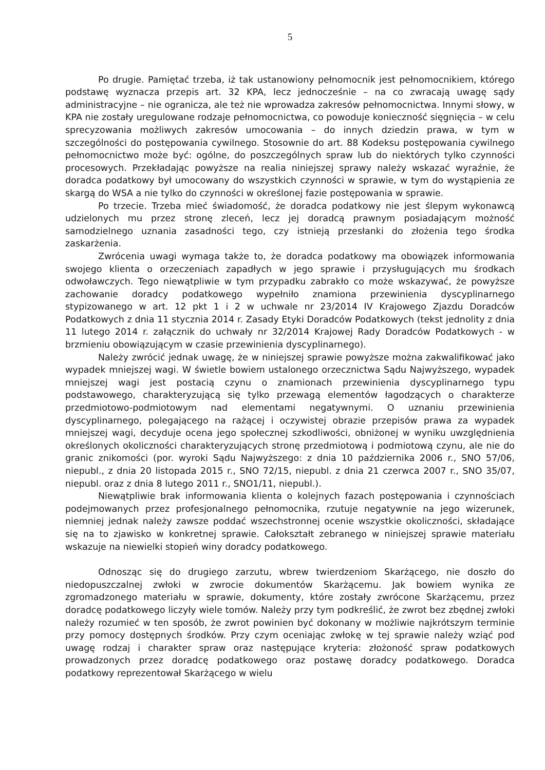5
Po drugie. Pamiętać trzeba, iż tak ustanowiony pełnomocnik jest pełnomocnikiem, którego podstawę wyznacza przepis art. 32 KPA, lecz jednocześnie – na co zwracają uwagę sądy administracyjne – nie ogranicza, ale też nie wprowadza zakresów pełnomocnictwa. Innymi słowy, w KPA nie zostały uregulowane rodzaje pełnomocnictwa, co powoduje konieczność sięgnięcia – w celu sprecyzowania możliwych zakresów umocowania – do innych dziedzin prawa, w tym w szczególności do postępowania cywilnego. Stosownie do art. 88 Kodeksu postępowania cywilnego pełnomocnictwo może być: ogólne, do poszczególnych spraw lub do niektórych tylko czynności procesowych. Przekładając powyższe na realia niniejszej sprawy należy wskazać wyraźnie, że doradca podatkowy był umocowany do wszystkich czynności w sprawie, w tym do wystąpienia ze skargą do WSA a nie tylko do czynności w określonej fazie postępowania w sprawie.
Po trzecie. Trzeba mieć świadomość, że doradca podatkowy nie jest ślepym wykonawcą udzielonych mu przez stronę zleceń, lecz jej doradcą prawnym posiadającym możność samodzielnego uznania zasadności tego, czy istnieją przesłanki do złożenia tego środka zaskarżenia.
Zwrócenia uwagi wymaga także to, że doradca podatkowy ma obowiązek informowania swojego klienta o orzeczeniach zapadłych w jego sprawie i przysługujących mu środkach odwoławczych. Tego niewątpliwie w tym przypadku zabrakło co może wskazywać, że powyższe zachowanie doradcy podatkowego wypełniło znamiona przewinienia dyscyplinarnego stypizowanego w art. 12 pkt 1 i 2 w uchwale nr 23/2014 IV Krajowego Zjazdu Doradców Podatkowych z dnia 11 stycznia 2014 r. Zasady Etyki Doradców Podatkowych (tekst jednolity z dnia 11 lutego 2014 r. załącznik do uchwały nr 32/2014 Krajowej Rady Doradców Podatkowych - w brzmieniu obowiązującym w czasie przewinienia dyscyplinarnego).
Należy zwrócić jednak uwagę, że w niniejszej sprawie powyższe można zakwalifikować jako wypadek mniejszej wagi. W świetle bowiem ustalonego orzecznictwa Sądu Najwyższego, wypadek mniejszej wagi jest postacią czynu o znamionach przewinienia dyscyplinarnego typu podstawowego, charakteryzującą się tylko przewagą elementów łagodzących o charakterze przedmiotowo-podmiotowym nad elementami negatywnymi. O uznaniu przewinienia dyscyplinarnego, polegającego na rażącej i oczywistej obrazie przepisów prawa za wypadek mniejszej wagi, decyduje ocena jego społecznej szkodliwości, obniżonej w wyniku uwzględnienia określonych okoliczności charakteryzujących stronę przedmiotową i podmiotową czynu, ale nie do granic znikomości (por. wyroki Sądu Najwyższego: z dnia 10 października 2006 r., SNO 57/06, niepubl., z dnia 20 listopada 2015 r., SNO 72/15, niepubl. z dnia 21 czerwca 2007 r., SNO 35/07, niepubl. oraz z dnia 8 lutego 2011 r., SNO1/11, niepubl.).
Niewątpliwie brak informowania klienta o kolejnych fazach postępowania i czynnościach podejmowanych przez profesjonalnego pełnomocnika, rzutuje negatywnie na jego wizerunek, niemniej jednak należy zawsze poddać wszechstronnej ocenie wszystkie okoliczności, składające się na to zjawisko w konkretnej sprawie. Całokształt zebranego w niniejszej sprawie materiału wskazuje na niewielki stopień winy doradcy podatkowego.
Odnosząc się do drugiego zarzutu, wbrew twierdzeniom Skarżącego, nie doszło do niedopuszczalnej zwłoki w zwrocie dokumentów Skarżącemu. Jak bowiem wynika ze zgromadzonego materiału w sprawie, dokumenty, które zostały zwrócone Skarżącemu, przez doradcę podatkowego liczyły wiele tomów. Należy przy tym podkreślić, że zwrot bez zbędnej zwłoki należy rozumieć w ten sposób, że zwrot powinien być dokonany w możliwie najkrótszym terminie przy pomocy dostępnych środków. Przy czym oceniając zwłokę w tej sprawie należy wziąć pod uwagę rodzaj i charakter spraw oraz następujące kryteria: złożoność spraw podatkowych prowadzonych przez doradcę podatkowego oraz postawę doradcy podatkowego. Doradca podatkowy reprezentował Skarżącego w wielu